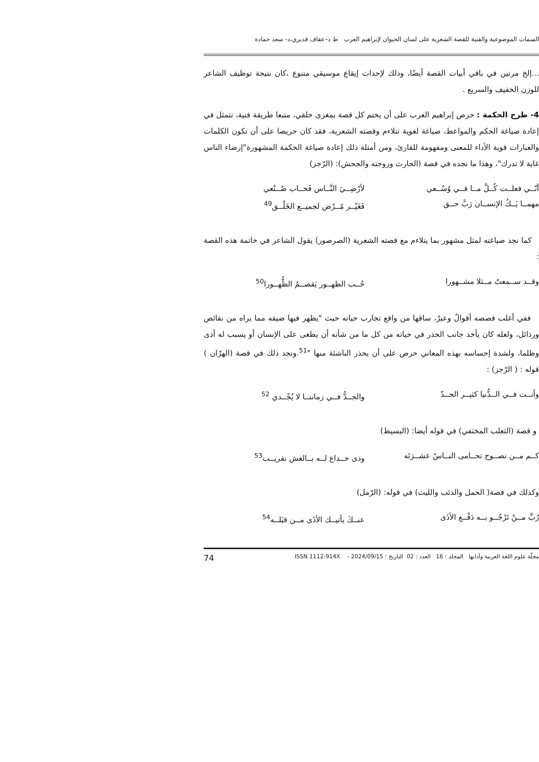السمات الموضوعية والفنية للقصة الشعرية على لسان الحيوان لإبراهيم العرب ط د–عفاف قديري،د- سعد حمادة
...إلخ مرتين في باقي أبيات القصة أيضًا، وذلك لإحداث إيقاع موسيقي متنوع ،كان نتيجة توظيف الشاعر للوزن الخفيف والسريع .
4- طرح الحكمة : حرص إبراهيم العرب على أن يختم كل قصة بمغزى خلقي، متبعا طريقة فنية، تتمثل في إعادة صياغة الحكم والمواعظ، صياغة لغوية تتلاءم وقصته الشعرية، فقد كان حريصا على أن تكون الكلمات والعبارات قوية الأداء للمعنى ومفهومة للقارئ، ومن أمثلة ذلك إعادة صياغة الحكمة المشهورة"إرضاء الناس غاية لا تدرك"، وهذا ما نجده في قصة (الحارث وزوجته والجحش): (الرّجز)
أنّــي فعلــت كُــلَّ مــا فــي وُسْــعي
مهمــا يَــكُ الإنســان رَبَّ حــق
لأرْضِــيَ النَّــاس فَخــاب صُــنْعي
فَغَيْــر مُــرْض لجميــع الخَلْــق<sup>49</sup>
كما نجد صياغته لمثل مشهور بما يتلاءم مع قصته الشعرية (الصرصور) يقول الشاعر في خاتمة هذه القصة :
وقــد ســمعتُ مــثلا مشــهورا حُــب الظهــور يَقصــمُ الظُّهــورا<sup>50</sup>
ففي أغلب قصصه أقوالٌ وعبرٌ، ساقها من واقع تجارب حياته حيث "يظهر فيها ضيقه مما يراه من نقائص ورذائل، ولعله كان يأخذ جانب الحذر في حياته من كل ما من شأنه أن يطغى على الإنسان أو يسبب له أذى وظلما، ولشدة إحساسه بهذه المعاني حرص على أن يحذر الناشئة منها "<sup>51</sup>.ونجد ذلك في قصة (الهرّان ) قوله : ( الرّجز) :
وأنــت فــي الــدُّنيا كثيــر الجــدّ
والجــدُّ فــي زماننــا لا يُجْــدي <sup>52</sup>
و قصة (الثعلب المختفي) في قوله أيضا: (البسيط)
كــم مــن نصــوح تحــامى النــاسُ عشــرَتَه
وذى خــداع لــه بــالغش تقريــب<sup>53</sup>
وكذلك في قصة( الحمل والذئب والليث) في قوله: (الرّمل)
رُبَّ مــنْ تَرْجُــو بــه دَفْــع الأذَى
عنــكَ يأتيــك الأذَى مــن قبَلــه<sup>54</sup>
مجلّة علوم اللغة العربية وآدابها المجلد : 16 العدد : 02 التاريخ : 2024/09/15 - ISSN 1112-914X 74